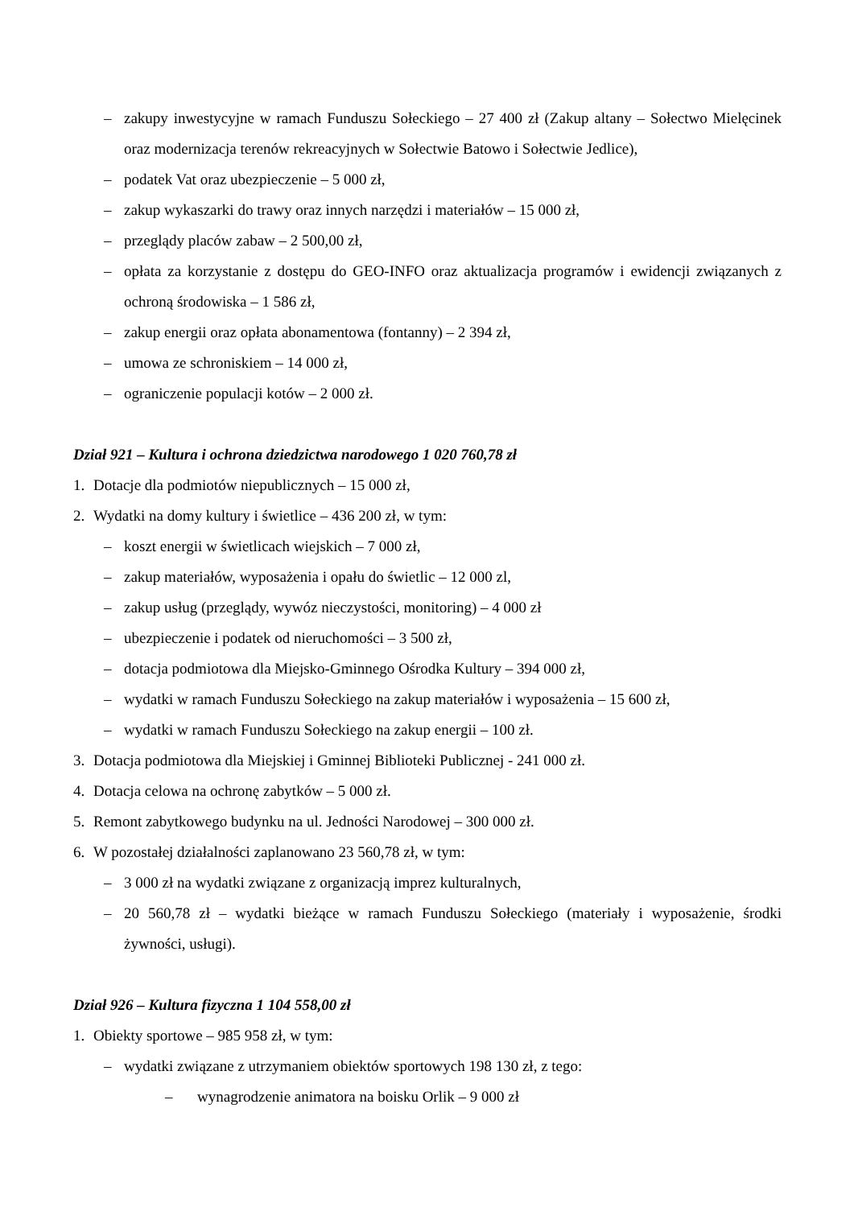– zakupy inwestycyjne w ramach Funduszu Sołeckiego – 27 400 zł (Zakup altany – Sołectwo Mielęcinek oraz modernizacja terenów rekreacyjnych w Sołectwie Batowo i Sołectwie Jedlice),
– podatek Vat oraz ubezpieczenie – 5 000 zł,
– zakup wykaszarki do trawy oraz innych narzędzi i materiałów – 15 000 zł,
– przeglądy placów zabaw – 2 500,00 zł,
– opłata za korzystanie z dostępu do GEO-INFO oraz aktualizacja programów i ewidencji związanych z ochroną środowiska – 1 586 zł,
– zakup energii oraz opłata abonamentowa (fontanny) – 2 394 zł,
– umowa ze schroniskiem – 14 000 zł,
– ograniczenie populacji kotów – 2 000 zł.
Dział 921 – Kultura i ochrona dziedzictwa narodowego 1 020 760,78 zł
1. Dotacje dla podmiotów niepublicznych – 15 000 zł,
2. Wydatki na domy kultury i świetlice – 436 200 zł, w tym:
– koszt energii w świetlicach wiejskich – 7 000 zł,
– zakup materiałów, wyposażenia i opału do świetlic – 12 000 zl,
– zakup usług (przeglądy, wywóz nieczystości, monitoring) – 4 000 zł
– ubezpieczenie i podatek od nieruchomości – 3 500 zł,
– dotacja podmiotowa dla Miejsko-Gminnego Ośrodka Kultury – 394 000 zł,
– wydatki w ramach Funduszu Sołeckiego na zakup materiałów i wyposażenia – 15 600 zł,
– wydatki w ramach Funduszu Sołeckiego na zakup energii – 100 zł.
3. Dotacja podmiotowa dla Miejskiej i Gminnej Biblioteki Publicznej - 241 000 zł.
4. Dotacja celowa na ochronę zabytków – 5 000 zł.
5. Remont zabytkowego budynku na ul. Jedności Narodowej – 300 000 zł.
6. W pozostałej działalności zaplanowano 23 560,78 zł, w tym:
– 3 000 zł na wydatki związane z organizacją imprez kulturalnych,
– 20 560,78 zł – wydatki bieżące w ramach Funduszu Sołeckiego (materiały i wyposażenie, środki żywności, usługi).
Dział 926 – Kultura fizyczna 1 104 558,00 zł
1. Obiekty sportowe – 985 958 zł, w tym:
– wydatki związane z utrzymaniem obiektów sportowych 198 130 zł, z tego:
– wynagrodzenie animatora na boisku Orlik – 9 000 zł